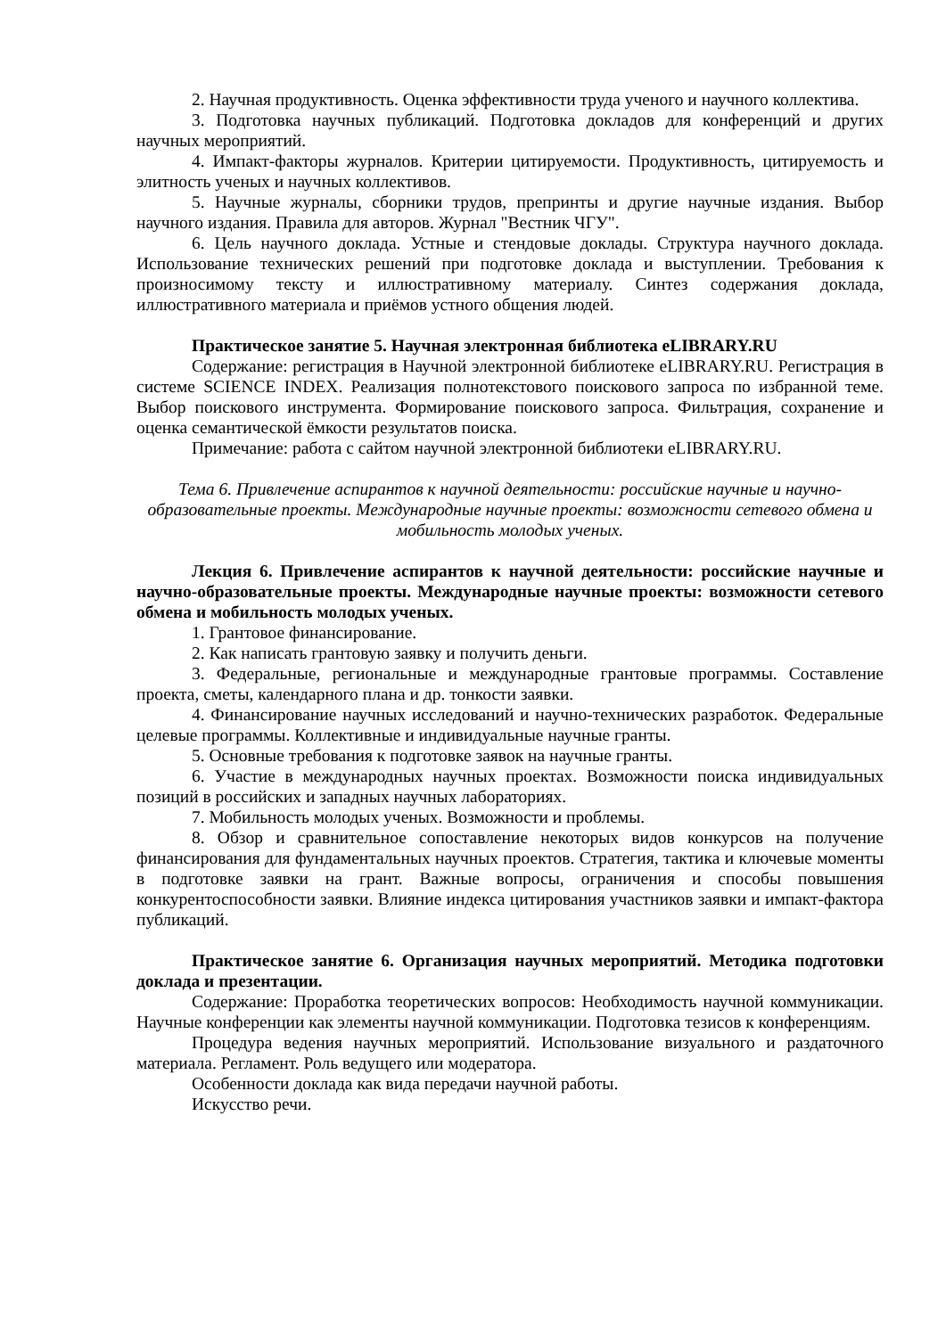2. Научная продуктивность. Оценка эффективности труда ученого и научного коллектива.
3. Подготовка научных публикаций. Подготовка докладов для конференций и других научных мероприятий.
4. Импакт-факторы журналов. Критерии цитируемости. Продуктивность, цитируемость и элитность ученых и научных коллективов.
5. Научные журналы, сборники трудов, препринты и другие научные издания. Выбор научного издания. Правила для авторов. Журнал "Вестник ЧГУ".
6. Цель научного доклада. Устные и стендовые доклады. Структура научного доклада. Использование технических решений при подготовке доклада и выступлении. Требования к произносимому тексту и иллюстративному материалу. Синтез содержания доклада, иллюстративного материала и приёмов устного общения людей.
Практическое занятие 5. Научная электронная библиотека eLIBRARY.RU
Содержание: регистрация в Научной электронной библиотеке eLIBRARY.RU. Регистрация в системе SCIENCE INDEX. Реализация полнотекстового поискового запроса по избранной теме. Выбор поискового инструмента. Формирование поискового запроса. Фильтрация, сохранение и оценка семантической ёмкости результатов поиска.
Примечание: работа с сайтом научной электронной библиотеки eLIBRARY.RU.
Тема 6. Привлечение аспирантов к научной деятельности: российские научные и научно-образовательные проекты. Международные научные проекты: возможности сетевого обмена и мобильность молодых ученых.
Лекция 6. Привлечение аспирантов к научной деятельности: российские научные и научно-образовательные проекты. Международные научные проекты: возможности сетевого обмена и мобильность молодых ученых.
1. Грантовое финансирование.
2. Как написать грантовую заявку и получить деньги.
3. Федеральные, региональные и международные грантовые программы. Составление проекта, сметы, календарного плана и др. тонкости заявки.
4. Финансирование научных исследований и научно-технических разработок. Федеральные целевые программы. Коллективные и индивидуальные научные гранты.
5. Основные требования к подготовке заявок на научные гранты.
6. Участие в международных научных проектах. Возможности поиска индивидуальных позиций в российских и западных научных лабораториях.
7. Мобильность молодых ученых. Возможности и проблемы.
8. Обзор и сравнительное сопоставление некоторых видов конкурсов на получение финансирования для фундаментальных научных проектов. Стратегия, тактика и ключевые моменты в подготовке заявки на грант. Важные вопросы, ограничения и способы повышения конкурентоспособности заявки. Влияние индекса цитирования участников заявки и импакт-фактора публикаций.
Практическое занятие 6. Организация научных мероприятий. Методика подготовки доклада и презентации.
Содержание: Проработка теоретических вопросов: Необходимость научной коммуникации. Научные конференции как элементы научной коммуникации. Подготовка тезисов к конференциям.
Процедура ведения научных мероприятий. Использование визуального и раздаточного материала. Регламент. Роль ведущего или модератора.
Особенности доклада как вида передачи научной работы.
Искусство речи.